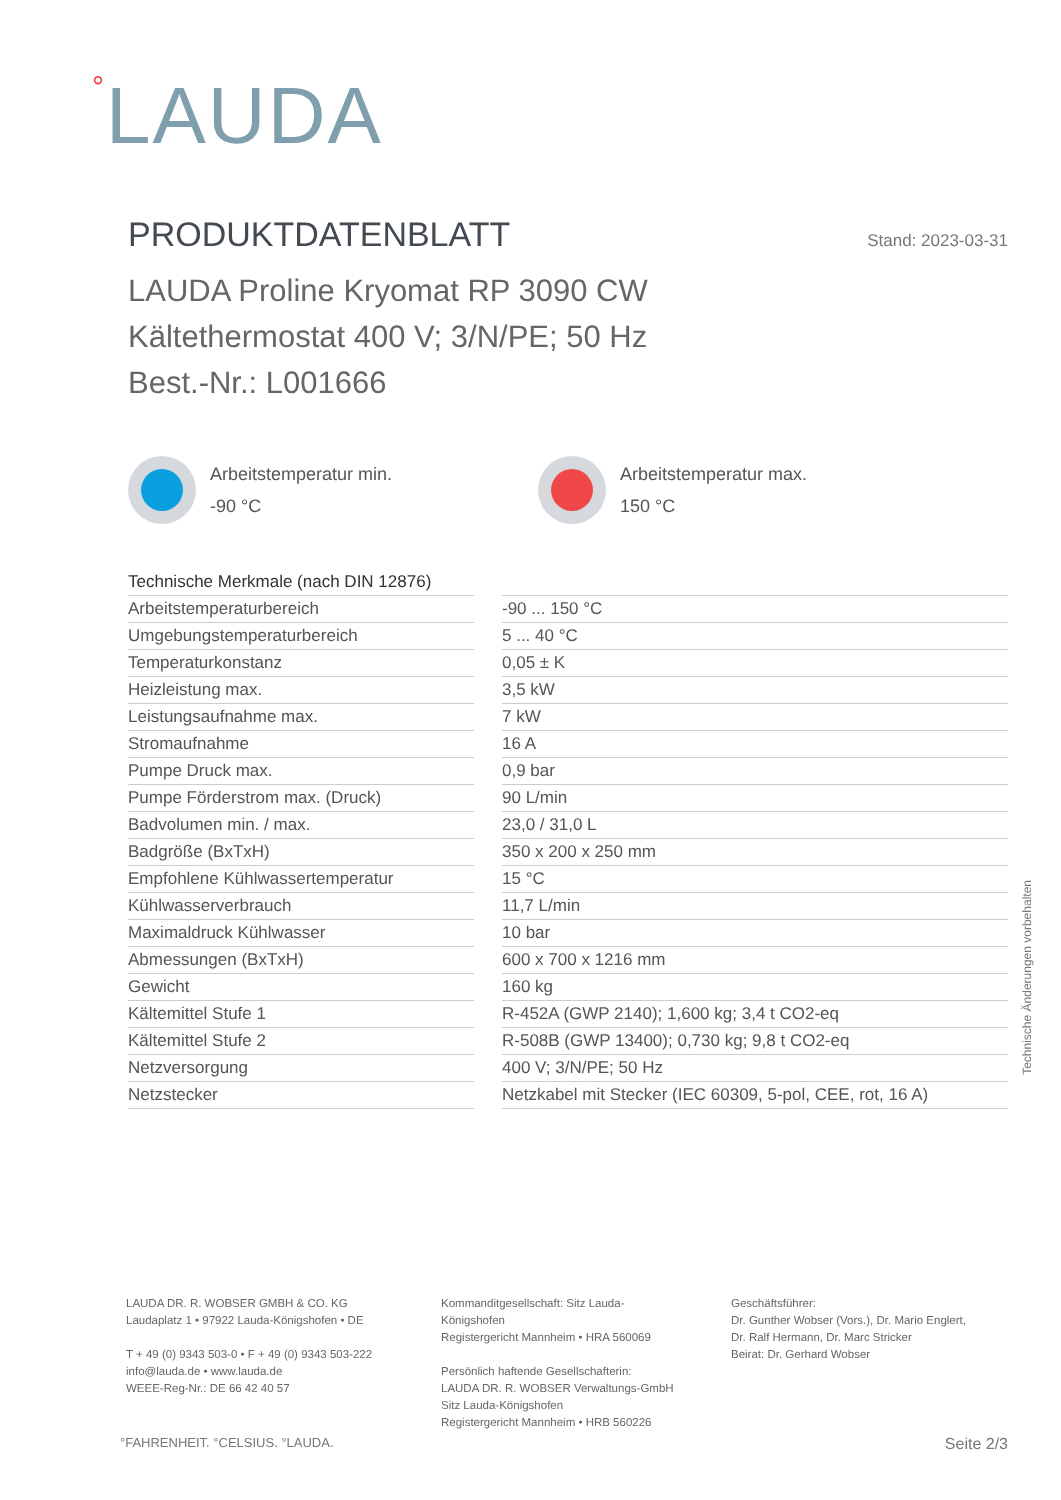°LAUDA
PRODUKTDATENBLATT
Stand: 2023-03-31
LAUDA Proline Kryomat RP 3090 CW
Kältethermostat 400 V; 3/N/PE; 50 Hz
Best.-Nr.: L001666
Arbeitstemperatur min.
-90 °C
Arbeitstemperatur max.
150 °C
| Technische Merkmale (nach DIN 12876) | |
| --- | --- |
| Arbeitstemperaturbereich | -90 ... 150 °C |
| Umgebungstemperaturbereich | 5 ... 40 °C |
| Temperaturkonstanz | 0,05 ± K |
| Heizleistung max. | 3,5 kW |
| Leistungsaufnahme max. | 7 kW |
| Stromaufnahme | 16 A |
| Pumpe Druck max. | 0,9 bar |
| Pumpe Förderstrom max. (Druck) | 90 L/min |
| Badvolumen min. / max. | 23,0 / 31,0 L |
| Badgröße (BxTxH) | 350 x 200 x 250 mm |
| Empfohlene Kühlwassertemperatur | 15 °C |
| Kühlwasserverbrauch | 11,7 L/min |
| Maximaldruck Kühlwasser | 10 bar |
| Abmessungen (BxTxH) | 600 x 700 x 1216 mm |
| Gewicht | 160 kg |
| Kältemittel Stufe 1 | R-452A (GWP 2140); 1,600 kg; 3,4 t CO2-eq |
| Kältemittel Stufe 2 | R-508B (GWP 13400); 0,730 kg; 9,8 t CO2-eq |
| Netzversorgung | 400 V; 3/N/PE; 50 Hz |
| Netzstecker | Netzkabel mit Stecker (IEC 60309, 5-pol, CEE, rot, 16 A) |
Technische Änderungen vorbehalten
LAUDA DR. R. WOBSER GMBH & CO. KG
Laudaplatz 1 • 97922 Lauda-Königshofen • DE
T + 49 (0) 9343 503-0 • F + 49 (0) 9343 503-222
info@lauda.de • www.lauda.de
WEEE-Reg-Nr.: DE 66 42 40 57
Kommanditgesellschaft: Sitz Lauda-Königshofen
Registergericht Mannheim • HRA 560069
Persönlich haftende Gesellschafterin:
LAUDA DR. R. WOBSER Verwaltungs-GmbH
Sitz Lauda-Königshofen
Registergericht Mannheim • HRB 560226
Geschäftsführer:
Dr. Gunther Wobser (Vors.), Dr. Mario Englert,
Dr. Ralf Hermann, Dr. Marc Stricker
Beirat: Dr. Gerhard Wobser
°FAHRENHEIT. °CELSIUS. °LAUDA. Seite 2/3